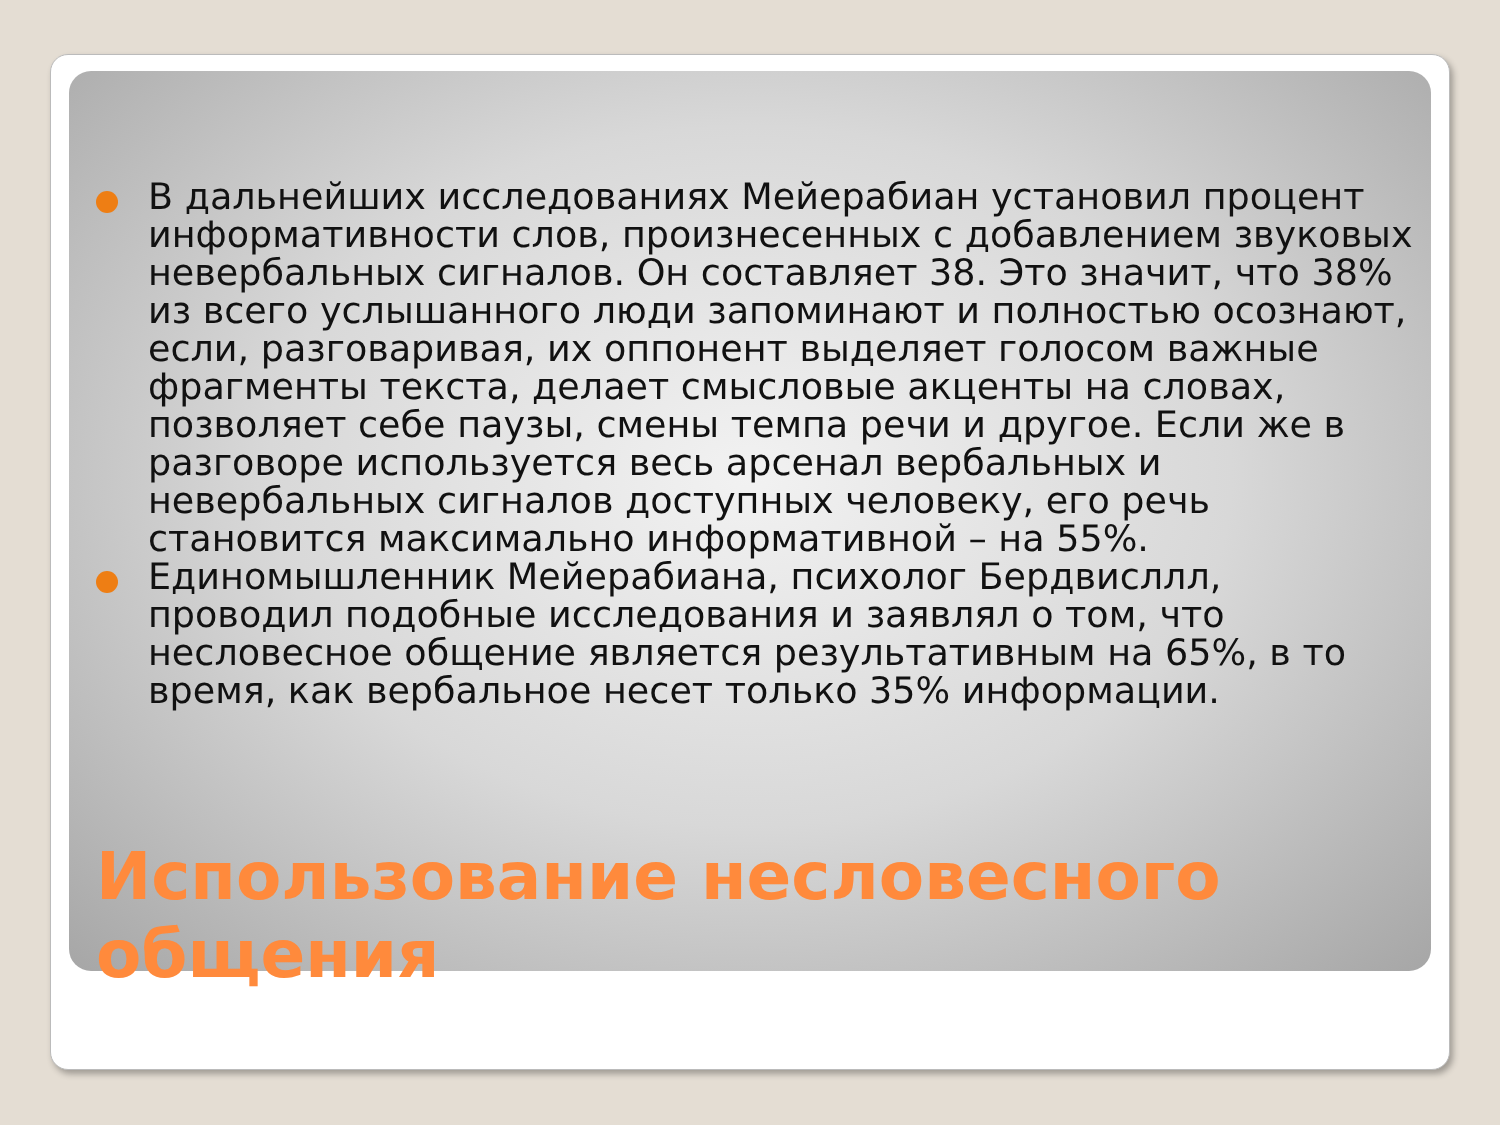В дальнейших исследованиях Мейерабиан установил процент информативности слов, произнесенных с добавлением звуковых невербальных сигналов. Он составляет 38. Это значит, что 38% из всего услышанного люди запоминают и полностью осознают, если, разговаривая, их оппонент выделяет голосом важные фрагменты текста, делает смысловые акценты на словах, позволяет себе паузы, смены темпа речи и другое. Если же в разговоре используется весь арсенал вербальных и невербальных сигналов доступных человеку, его речь становится максимально информативной – на 55%.
Единомышленник Мейерабиана, психолог Бердвисллл, проводил подобные исследования и заявлял о том, что несловесное общение является результативным на 65%, в то время, как вербальное несет только 35% информации.
Использование несловесного общения